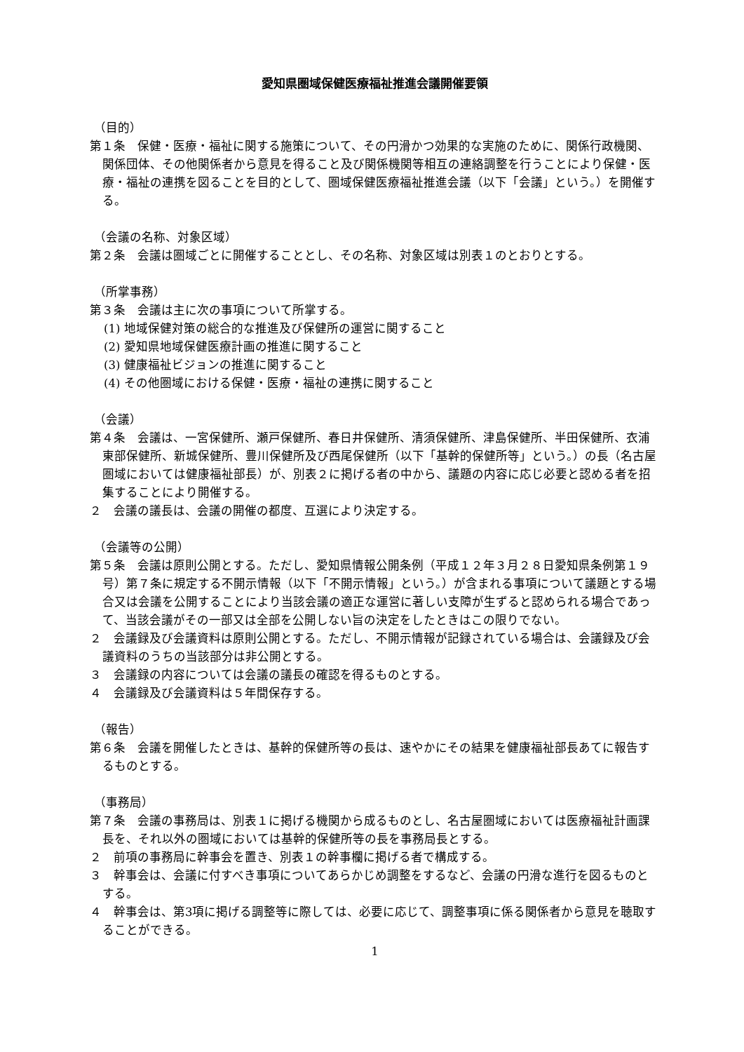愛知県圏域保健医療福祉推進会議開催要領
（目的）
第１条　保健・医療・福祉に関する施策について、その円滑かつ効果的な実施のために、関係行政機関、関係団体、その他関係者から意見を得ること及び関係機関等相互の連絡調整を行うことにより保健・医療・福祉の連携を図ることを目的として、圏域保健医療福祉推進会議（以下「会議」という。）を開催する。
（会議の名称、対象区域）
第２条　会議は圏域ごとに開催することとし、その名称、対象区域は別表１のとおりとする。
（所掌事務）
第３条　会議は主に次の事項について所掌する。
(1) 地域保健対策の総合的な推進及び保健所の運営に関すること
(2) 愛知県地域保健医療計画の推進に関すること
(3) 健康福祉ビジョンの推進に関すること
(4) その他圏域における保健・医療・福祉の連携に関すること
（会議）
第４条　会議は、一宮保健所、瀬戸保健所、春日井保健所、清須保健所、津島保健所、半田保健所、衣浦東部保健所、新城保健所、豊川保健所及び西尾保健所（以下「基幹的保健所等」という。）の長（名古屋圏域においては健康福祉部長）が、別表２に掲げる者の中から、議題の内容に応じ必要と認める者を招集することにより開催する。
２　会議の議長は、会議の開催の都度、互選により決定する。
（会議等の公開）
第５条　会議は原則公開とする。ただし、愛知県情報公開条例（平成１２年３月２８日愛知県条例第１９号）第７条に規定する不開示情報（以下「不開示情報」という。）が含まれる事項について議題とする場合又は会議を公開することにより当該会議の適正な運営に著しい支障が生ずると認められる場合であって、当該会議がその一部又は全部を公開しない旨の決定をしたときはこの限りでない。
２　会議録及び会議資料は原則公開とする。ただし、不開示情報が記録されている場合は、会議録及び会議資料のうちの当該部分は非公開とする。
３　会議録の内容については会議の議長の確認を得るものとする。
４　会議録及び会議資料は５年間保存する。
（報告）
第６条　会議を開催したときは、基幹的保健所等の長は、速やかにその結果を健康福祉部長あてに報告するものとする。
（事務局）
第７条　会議の事務局は、別表１に掲げる機関から成るものとし、名古屋圏域においては医療福祉計画課長を、それ以外の圏域においては基幹的保健所等の長を事務局長とする。
２　前項の事務局に幹事会を置き、別表１の幹事欄に掲げる者で構成する。
３　幹事会は、会議に付すべき事項についてあらかじめ調整をするなど、会議の円滑な進行を図るものとする。
４　幹事会は、第3項に掲げる調整等に際しては、必要に応じて、調整事項に係る関係者から意見を聴取することができる。
1